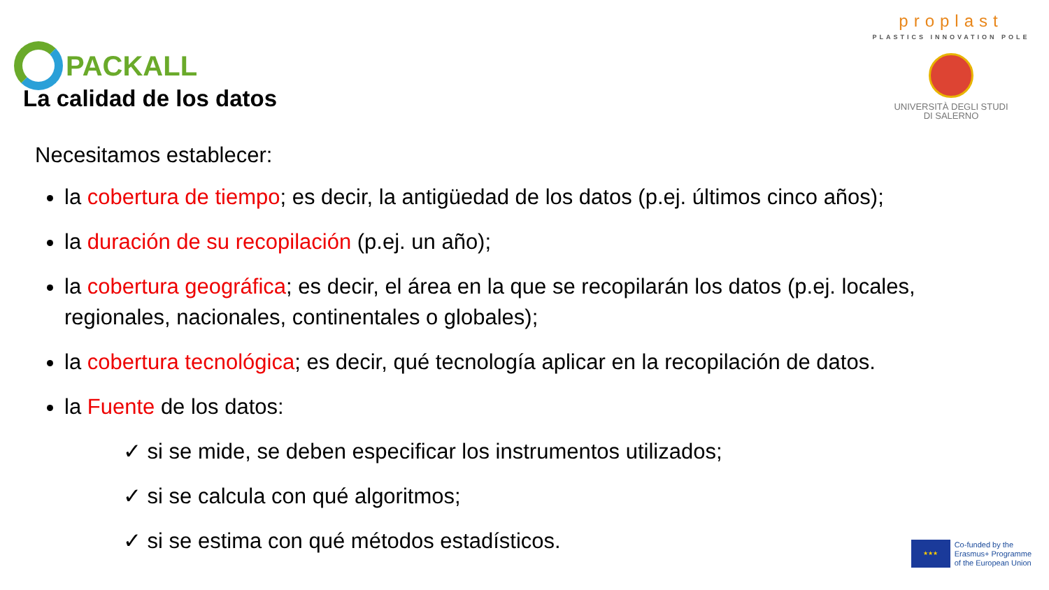PACKALL
proplast
PLASTICS INNOVATION POLE
UNIVERSITÀ DEGLI STUDI
DI SALERNO
La calidad de los datos
Necesitamos establecer:
la cobertura de tiempo; es decir, la antigüedad de los datos (p.ej. últimos cinco años);
la duración de su recopilación (p.ej. un año);
la cobertura geográfica; es decir, el área en la que se recopilarán los datos (p.ej. locales, regionales, nacionales, continentales o globales);
la cobertura tecnológica; es decir, qué tecnología aplicar en la recopilación de datos.
la Fuente de los datos:
✓ si se mide, se deben especificar los instrumentos utilizados;
✓ si se calcula con qué algoritmos;
✓ si se estima con qué métodos estadísticos.
★★★
Co-funded by the
Erasmus+ Programme
of the European Union